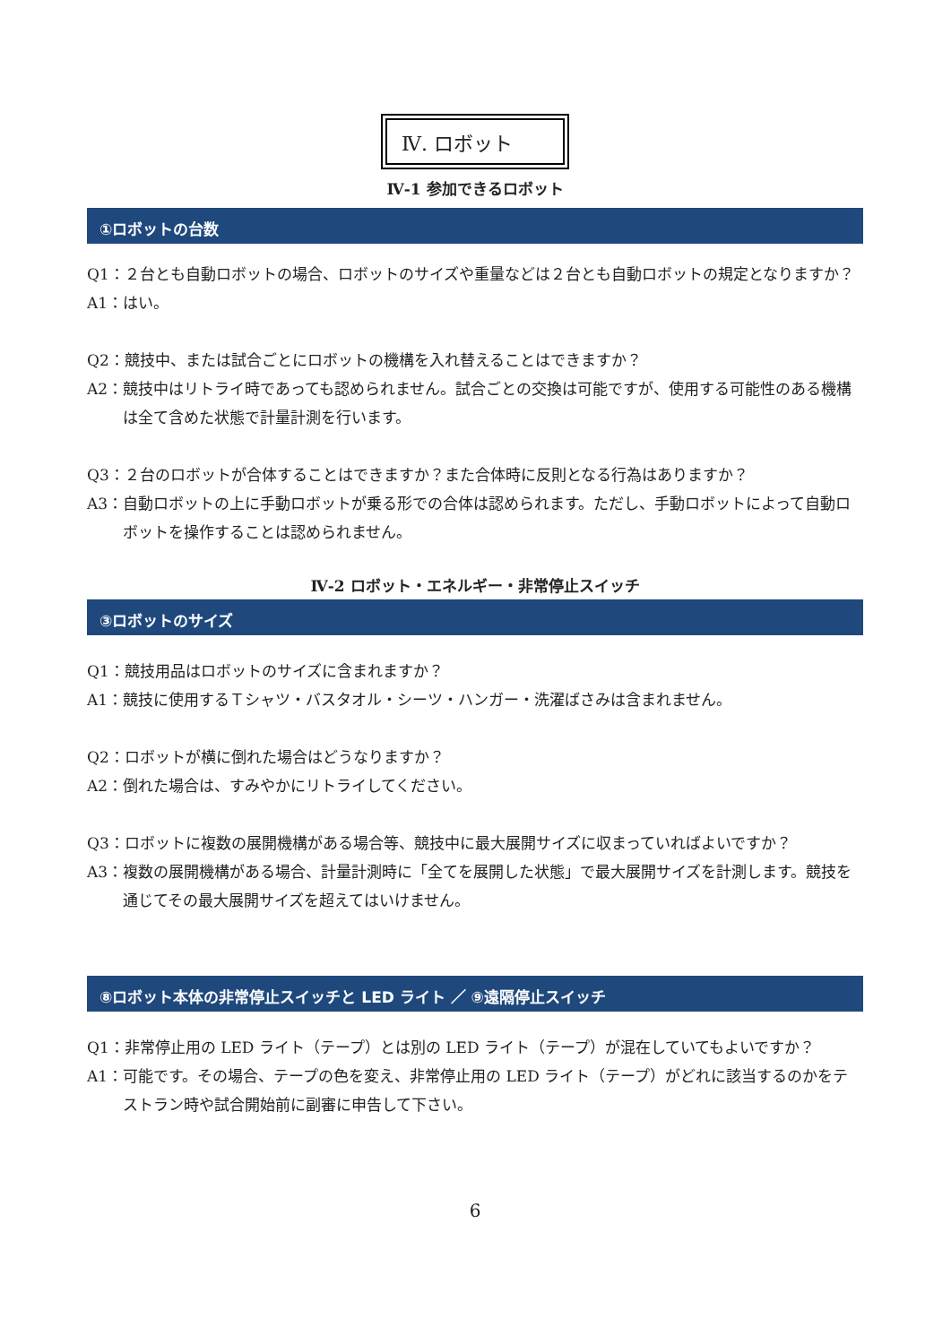Ⅳ. ロボット
Ⅳ-1 参加できるロボット
①ロボットの台数
Q1：２台とも自動ロボットの場合、ロボットのサイズや重量などは２台とも自動ロボットの規定となりますか？
A1：はい。
Q2：競技中、または試合ごとにロボットの機構を入れ替えることはできますか？
A2：競技中はリトライ時であっても認められません。試合ごとの交換は可能ですが、使用する可能性のある機構は全て含めた状態で計量計測を行います。
Q3：２台のロボットが合体することはできますか？また合体時に反則となる行為はありますか？
A3：自動ロボットの上に手動ロボットが乗る形での合体は認められます。ただし、手動ロボットによって自動ロボットを操作することは認められません。
Ⅳ-2 ロボット・エネルギー・非常停止スイッチ
③ロボットのサイズ
Q1：競技用品はロボットのサイズに含まれますか？
A1：競技に使用するＴシャツ・バスタオル・シーツ・ハンガー・洗濯ばさみは含まれません。
Q2：ロボットが横に倒れた場合はどうなりますか？
A2：倒れた場合は、すみやかにリトライしてください。
Q3：ロボットに複数の展開機構がある場合等、競技中に最大展開サイズに収まっていればよいですか？
A3：複数の展開機構がある場合、計量計測時に「全てを展開した状態」で最大展開サイズを計測します。競技を通じてその最大展開サイズを超えてはいけません。
⑧ロボット本体の非常停止スイッチと LED ライト ／ ⑨遠隔停止スイッチ
Q1：非常停止用の LED ライト（テープ）とは別の LED ライト（テープ）が混在していてもよいですか？
A1：可能です。その場合、テープの色を変え、非常停止用の LED ライト（テープ）がどれに該当するのかをテストラン時や試合開始前に副審に申告して下さい。
6